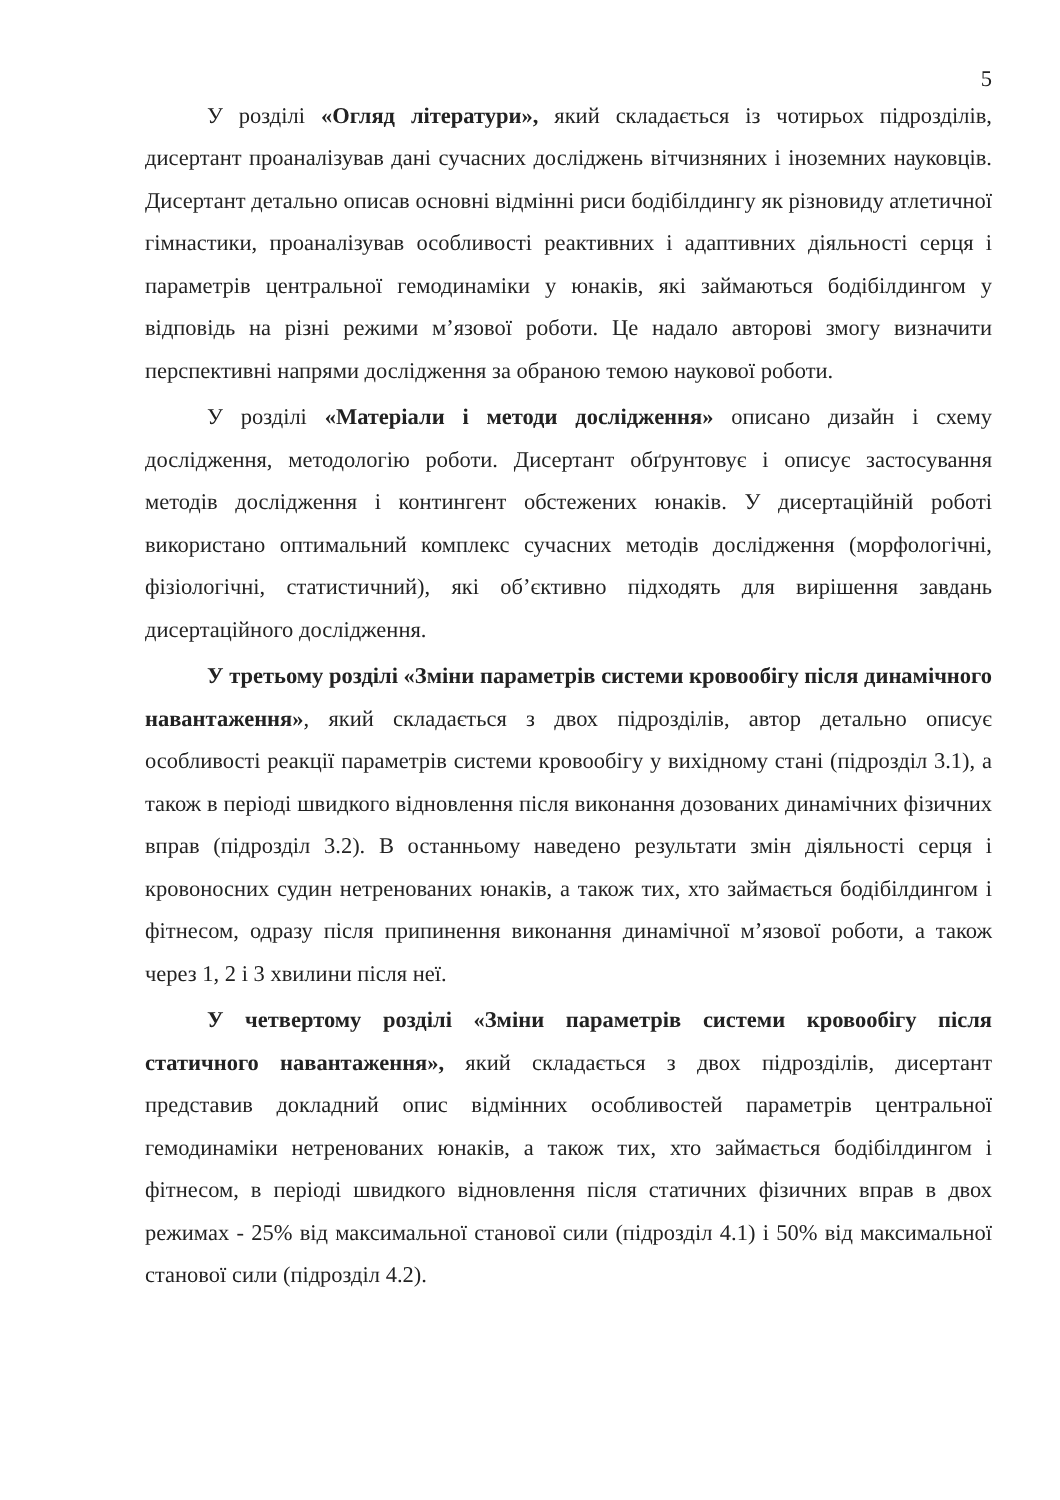5
У розділі «Огляд літератури», який складається із чотирьох підрозділів, дисертант проаналізував дані сучасних досліджень вітчизняних і іноземних науковців. Дисертант детально описав основні відмінні риси бодібілдингу як різновиду атлетичної гімнастики, проаналізував особливості реактивних і адаптивних діяльності серця і параметрів центральної гемодинаміки у юнаків, які займаються бодібілдингом у відповідь на різні режими м’язової роботи. Це надало авторові змогу визначити перспективні напрями дослідження за обраною темою наукової роботи.
У розділі «Матеріали і методи дослідження» описано дизайн і схему дослідження, методологію роботи. Дисертант обґрунтовує і описує застосування методів дослідження і контингент обстежених юнаків. У дисертаційній роботі використано оптимальний комплекс сучасних методів дослідження (морфологічні, фізіологічні, статистичний), які об’єктивно підходять для вирішення завдань дисертаційного дослідження.
У третьому розділі «Зміни параметрів системи кровообігу після динамічного навантаження», який складається з двох підрозділів, автор детально описує особливості реакції параметрів системи кровообігу у вихідному стані (підрозділ 3.1), а також в періоді швидкого відновлення після виконання дозованих динамічних фізичних вправ (підрозділ 3.2). В останньому наведено результати змін діяльності серця і кровоносних судин нетренованих юнаків, а також тих, хто займається бодібілдингом і фітнесом, одразу після припинення виконання динамічної м’язової роботи, а також через 1, 2 і 3 хвилини після неї.
У четвертому розділі «Зміни параметрів системи кровообігу після статичного навантаження», який складається з двох підрозділів, дисертант представив докладний опис відмінних особливостей параметрів центральної гемодинаміки нетренованих юнаків, а також тих, хто займається бодібілдингом і фітнесом, в періоді швидкого відновлення після статичних фізичних вправ в двох режимах - 25% від максимальної станової сили (підрозділ 4.1) і 50% від максимальної станової сили (підрозділ 4.2).